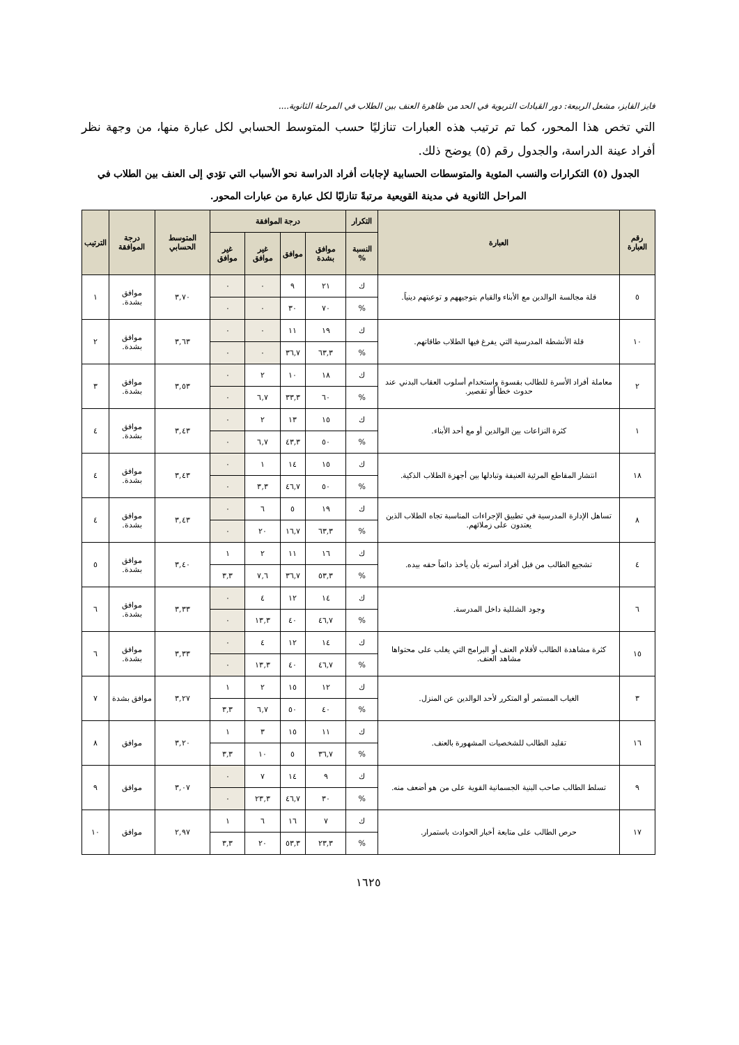فايز الفايز، مشعل الربيعة: دور القيادات التربوية في الحد من ظاهرة العنف بين الطلاب في المرحلة الثانوية....
التي تخص هذا المحور، كما تم ترتيب هذه العبارات تنازليًا حسب المتوسط الحسابي لكل عبارة منها، من وجهة نظر أفراد عينة الدراسة، والجدول رقم (٥) يوضح ذلك.
الجدول (٥) التكرارات والنسب المئوية والمتوسطات الحسابية لإجابات أفراد الدراسة نحو الأسباب التي تؤدي إلى العنف بين الطلاب في المراحل الثانوية في مدينة القويعية مرتبةً تنازليًا لكل عبارة من عبارات المحور.
| رقم العبارة | العبارة | التكرار | درجة الموافقة | | | | المتوسط الحسابي | درجة الموافقة | الترتيب |
| --- | --- | --- | --- | --- | --- | --- | --- | --- | --- |
| | | النسبة % | موافق بشدة | موافق | غير موافق | غير موافق | | | |
| ٥ | قلة مجالسة الوالدين مع الأبناء والقيام بتوجيههم و توعيتهم دينياً. | ك | ٢١ | ٩ | ٠ | ٠ | ٣,٧٠ | موافق بشدة. | ١ |
| | | % | ٧٠ | ٣٠ | ٠ | ٠ | | | |
| ١٠ | قلة الأنشطة المدرسية التي يفرغ فيها الطلاب طاقاتهم. | ك | ١٩ | ١١ | ٠ | ٠ | ٣,٦٣ | موافق بشدة. | ٢ |
| | | % | ٦٣,٣ | ٣٦,٧ | ٠ | ٠ | | | |
| ٢ | معاملة أفراد الأسرة للطالب بقسوة واستخدام أسلوب العقاب البدني عند حدوث خطأ أو تقصير. | ك | ١٨ | ١٠ | ٢ | ٠ | ٣,٥٣ | موافق بشدة. | ٣ |
| | | % | ٦٠ | ٣٣,٣ | ٦,٧ | ٠ | | | |
| ١ | كثرة النزاعات بين الوالدين أو مع أحد الأبناء. | ك | ١٥ | ١٣ | ٢ | ٠ | ٣,٤٣ | موافق بشدة. | ٤ |
| | | % | ٥٠ | ٤٣,٣ | ٦,٧ | ٠ | | | |
| ١٨ | انتشار المقاطع المرئية العنيفة وتبادلها بين أجهزة الطلاب الذكية. | ك | ١٥ | ١٤ | ١ | ٠ | ٣,٤٣ | موافق بشدة. | ٤ |
| | | % | ٥٠ | ٤٦,٧ | ٣,٣ | ٠ | | | |
| ٨ | تساهل الإدارة المدرسية في تطبيق الإجراءات المناسبة تجاه الطلاب الذين يعتدون على زملائهم. | ك | ١٩ | ٥ | ٦ | ٠ | ٣,٤٣ | موافق بشدة. | ٤ |
| | | % | ٦٣,٣ | ١٦,٧ | ٢٠ | ٠ | | | |
| ٤ | تشجيع الطالب من فبل أفراد أسرته بأن يأخذ دائماً حقه بيده. | ك | ١٦ | ١١ | ٢ | ١ | ٣,٤٠ | موافق بشدة. | ٥ |
| | | % | ٥٣,٣ | ٣٦,٧ | ٧,٦ | ٣,٣ | | | |
| ٦ | وجود الشللية داخل المدرسة. | ك | ١٤ | ١٢ | ٤ | ٠ | ٣,٣٣ | موافق بشدة. | ٦ |
| | | % | ٤٦,٧ | ٤٠ | ١٣,٣ | ٠ | | | |
| ١٥ | كثرة مشاهدة الطالب لأفلام العنف أو البرامج التي يغلب على محتواها مشاهد العنف. | ك | ١٤ | ١٢ | ٤ | ٠ | ٣,٣٣ | موافق بشدة. | ٦ |
| | | % | ٤٦,٧ | ٤٠ | ١٣,٣ | ٠ | | | |
| ٣ | الغياب المستمر أو المتكرر لأحد الوالدين عن المنزل. | ك | ١٢ | ١٥ | ٢ | ١ | ٣,٢٧ | موافق بشدة | ٧ |
| | | % | ٤٠ | ٥٠ | ٦,٧ | ٣,٣ | | | |
| ١٦ | تقليد الطالب للشخصيات المشهورة بالعنف. | ك | ١١ | ١٥ | ٣ | ١ | ٣,٢٠ | موافق | ٨ |
| | | % | ٣٦,٧ | ٥ | ١٠ | ٣,٣ | | | |
| ٩ | تسلط الطالب صاحب البنية الجسمانية القوية على من هو أضعف منه. | ك | ٩ | ١٤ | ٧ | ٠ | ٣,٠٧ | موافق | ٩ |
| | | % | ٣٠ | ٤٦,٧ | ٢٣,٣ | ٠ | | | |
| ١٧ | حرص الطالب على متابعة أخبار الحوادث باستمرار. | ك | ٧ | ١٦ | ٦ | ١ | ٢,٩٧ | موافق | ١٠ |
| | | % | ٢٣,٣ | ٥٣,٣ | ٢٠ | ٣,٣ | | | |
١٦٢٥